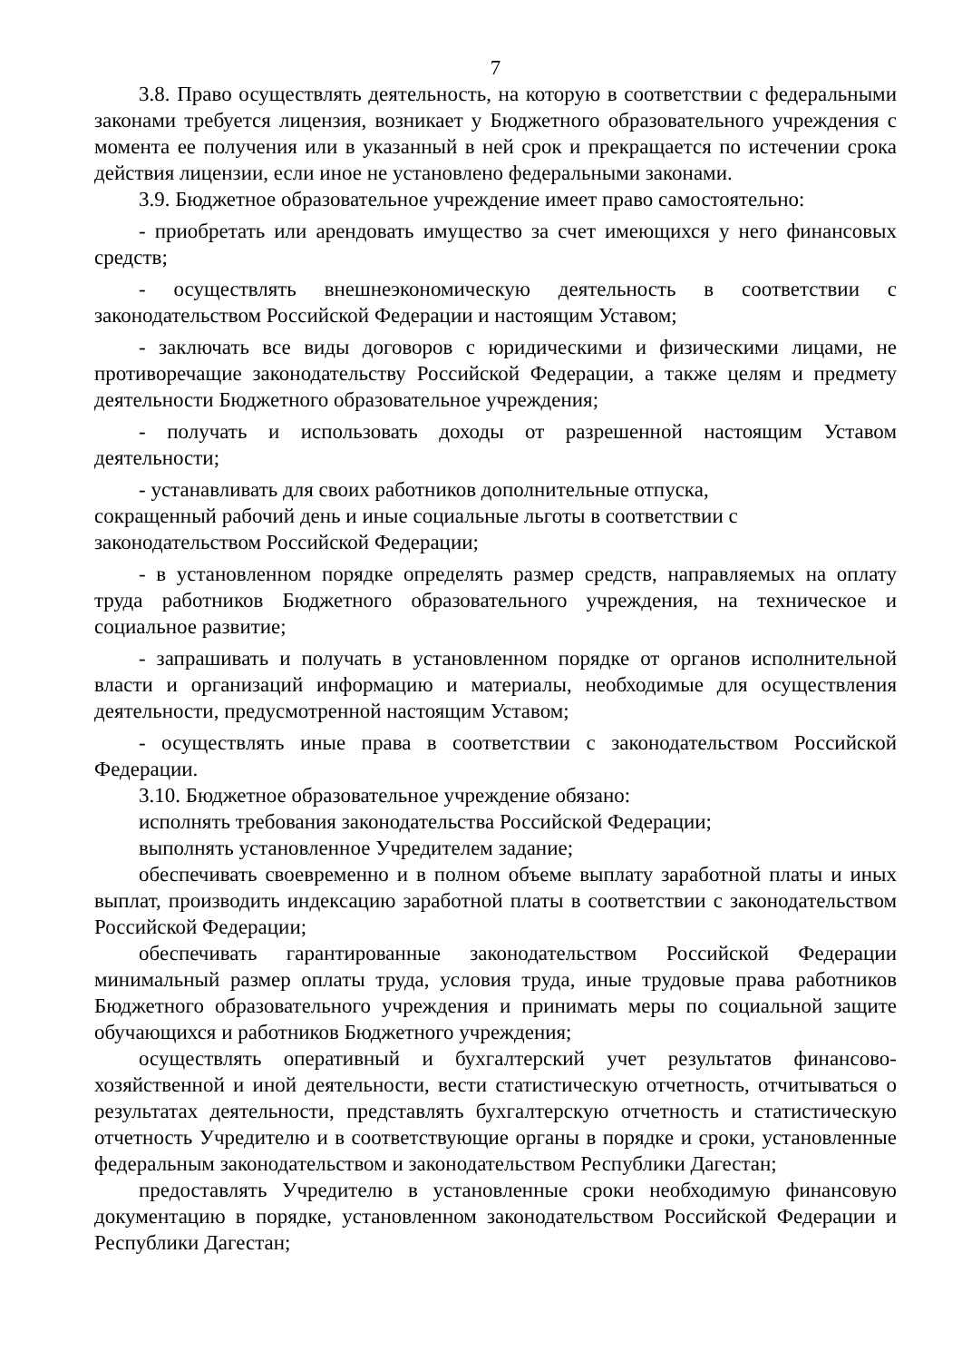7
3.8. Право осуществлять деятельность, на которую в соответствии с федеральными законами требуется лицензия, возникает у Бюджетного образовательного учреждения с момента ее получения или в указанный в ней срок и прекращается по истечении срока действия лицензии, если иное не установлено федеральными законами.
3.9. Бюджетное образовательное учреждение имеет право самостоятельно:
- приобретать или арендовать имущество за счет имеющихся у него финансовых средств;
- осуществлять внешнеэкономическую деятельность в соответствии с законодательством Российской Федерации и настоящим Уставом;
- заключать все виды договоров с юридическими и физическими лицами, не противоречащие законодательству Российской Федерации, а также целям и предмету деятельности Бюджетного образовательное учреждения;
- получать и использовать доходы от разрешенной настоящим Уставом деятельности;
- устанавливать для своих работников дополнительные отпуска,
сокращенный рабочий день и иные социальные льготы в соответствии с законодательством Российской Федерации;
- в установленном порядке определять размер средств, направляемых на оплату труда работников Бюджетного образовательного учреждения, на техническое и социальное развитие;
- запрашивать и получать в установленном порядке от органов исполнительной власти и организаций информацию и материалы, необходимые для осуществления деятельности, предусмотренной настоящим Уставом;
- осуществлять иные права в соответствии с законодательством Российской Федерации.
3.10. Бюджетное образовательное учреждение обязано:
исполнять требования законодательства Российской Федерации;
выполнять установленное Учредителем задание;
обеспечивать своевременно и в полном объеме выплату заработной платы и иных выплат, производить индексацию заработной платы в соответствии с законодательством Российской Федерации;
обеспечивать гарантированные законодательством Российской Федерации минимальный размер оплаты труда, условия труда, иные трудовые права работников Бюджетного образовательного учреждения и принимать меры по социальной защите обучающихся и работников Бюджетного учреждения;
осуществлять оперативный и бухгалтерский учет результатов финансово-хозяйственной и иной деятельности, вести статистическую отчетность, отчитываться о результатах деятельности, представлять бухгалтерскую отчетность и статистическую отчетность Учредителю и в соответствующие органы в порядке и сроки, установленные федеральным законодательством и законодательством Республики Дагестан;
предоставлять Учредителю в установленные сроки необходимую финансовую документацию в порядке, установленном законодательством Российской Федерации и Республики Дагестан;